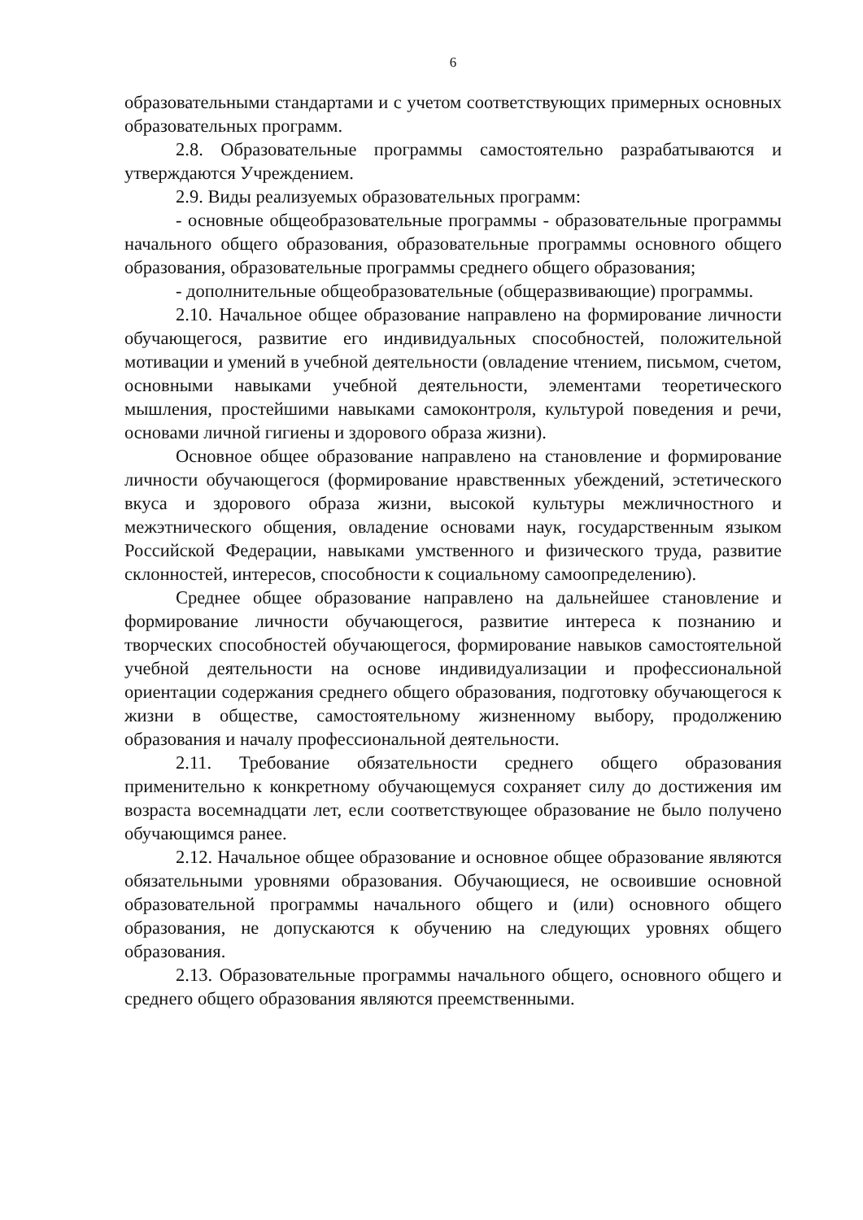6
образовательными стандартами и с учетом соответствующих примерных основных образовательных программ.
2.8. Образовательные программы самостоятельно разрабатываются и утверждаются Учреждением.
2.9. Виды реализуемых образовательных программ:
- основные общеобразовательные программы - образовательные программы начального общего образования, образовательные программы основного общего образования, образовательные программы среднего общего образования;
- дополнительные общеобразовательные (общеразвивающие) программы.
2.10. Начальное общее образование направлено на формирование личности обучающегося, развитие его индивидуальных способностей, положительной мотивации и умений в учебной деятельности (овладение чтением, письмом, счетом, основными навыками учебной деятельности, элементами теоретического мышления, простейшими навыками самоконтроля, культурой поведения и речи, основами личной гигиены и здорового образа жизни).
Основное общее образование направлено на становление и формирование личности обучающегося (формирование нравственных убеждений, эстетического вкуса и здорового образа жизни, высокой культуры межличностного и межэтнического общения, овладение основами наук, государственным языком Российской Федерации, навыками умственного и физического труда, развитие склонностей, интересов, способности к социальному самоопределению).
Среднее общее образование направлено на дальнейшее становление и формирование личности обучающегося, развитие интереса к познанию и творческих способностей обучающегося, формирование навыков самостоятельной учебной деятельности на основе индивидуализации и профессиональной ориентации содержания среднего общего образования, подготовку обучающегося к жизни в обществе, самостоятельному жизненному выбору, продолжению образования и началу профессиональной деятельности.
2.11. Требование обязательности среднего общего образования применительно к конкретному обучающемуся сохраняет силу до достижения им возраста восемнадцати лет, если соответствующее образование не было получено обучающимся ранее.
2.12. Начальное общее образование и основное общее образование являются обязательными уровнями образования. Обучающиеся, не освоившие основной образовательной программы начального общего и (или) основного общего образования, не допускаются к обучению на следующих уровнях общего образования.
2.13. Образовательные программы начального общего, основного общего и среднего общего образования являются преемственными.